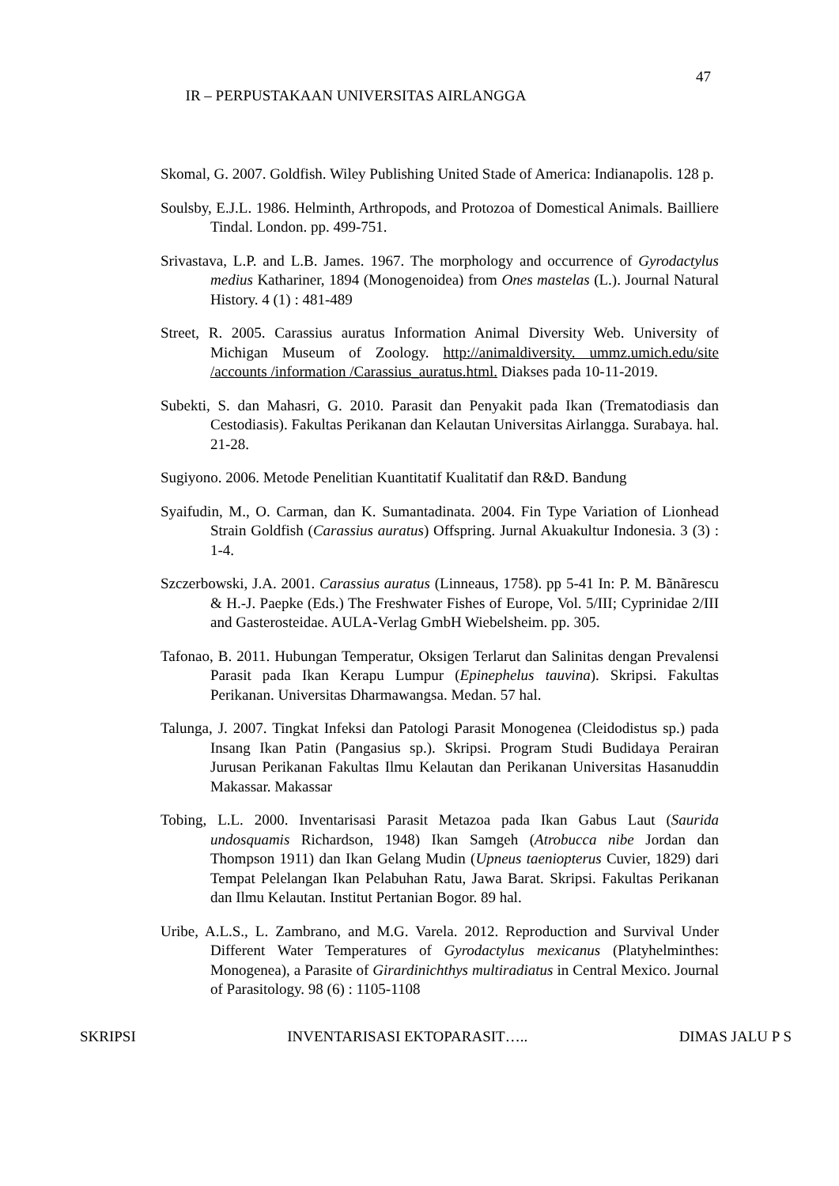47
IR – PERPUSTAKAAN UNIVERSITAS AIRLANGGA
Skomal, G. 2007. Goldfish. Wiley Publishing United Stade of America: Indianapolis. 128 p.
Soulsby, E.J.L. 1986. Helminth, Arthropods, and Protozoa of Domestical Animals. Bailliere Tindal. London. pp. 499-751.
Srivastava, L.P. and L.B. James. 1967. The morphology and occurrence of Gyrodactylus medius Kathariner, 1894 (Monogenoidea) from Ones mastelas (L.). Journal Natural History. 4 (1) : 481-489
Street, R. 2005. Carassius auratus Information Animal Diversity Web. University of Michigan Museum of Zoology. http://animaldiversity. ummz.umich.edu/site /accounts /information /Carassius_auratus.html. Diakses pada 10-11-2019.
Subekti, S. dan Mahasri, G. 2010. Parasit dan Penyakit pada Ikan (Trematodiasis dan Cestodiasis). Fakultas Perikanan dan Kelautan Universitas Airlangga. Surabaya. hal. 21-28.
Sugiyono. 2006. Metode Penelitian Kuantitatif Kualitatif dan R&D. Bandung
Syaifudin, M., O. Carman, dan K. Sumantadinata. 2004. Fin Type Variation of Lionhead Strain Goldfish (Carassius auratus) Offspring. Jurnal Akuakultur Indonesia. 3 (3) : 1-4.
Szczerbowski, J.A. 2001. Carassius auratus (Linneaus, 1758). pp 5-41 In: P. M. Bãnãrescu & H.-J. Paepke (Eds.) The Freshwater Fishes of Europe, Vol. 5/III; Cyprinidae 2/III and Gasterosteidae. AULA-Verlag GmbH Wiebelsheim. pp. 305.
Tafonao, B. 2011. Hubungan Temperatur, Oksigen Terlarut dan Salinitas dengan Prevalensi Parasit pada Ikan Kerapu Lumpur (Epinephelus tauvina). Skripsi. Fakultas Perikanan. Universitas Dharmawangsa. Medan. 57 hal.
Talunga, J. 2007. Tingkat Infeksi dan Patologi Parasit Monogenea (Cleidodistus sp.) pada Insang Ikan Patin (Pangasius sp.). Skripsi. Program Studi Budidaya Perairan Jurusan Perikanan Fakultas Ilmu Kelautan dan Perikanan Universitas Hasanuddin Makassar. Makassar
Tobing, L.L. 2000. Inventarisasi Parasit Metazoa pada Ikan Gabus Laut (Saurida undosquamis Richardson, 1948) Ikan Samgeh (Atrobucca nibe Jordan dan Thompson 1911) dan Ikan Gelang Mudin (Upneus taeniopterus Cuvier, 1829) dari Tempat Pelelangan Ikan Pelabuhan Ratu, Jawa Barat. Skripsi. Fakultas Perikanan dan Ilmu Kelautan. Institut Pertanian Bogor. 89 hal.
Uribe, A.L.S., L. Zambrano, and M.G. Varela. 2012. Reproduction and Survival Under Different Water Temperatures of Gyrodactylus mexicanus (Platyhelminthes: Monogenea), a Parasite of Girardinichthys multiradiatus in Central Mexico. Journal of Parasitology. 98 (6) : 1105-1108
SKRIPSI INVENTARISASI EKTOPARASIT….. DIMAS JALU P S